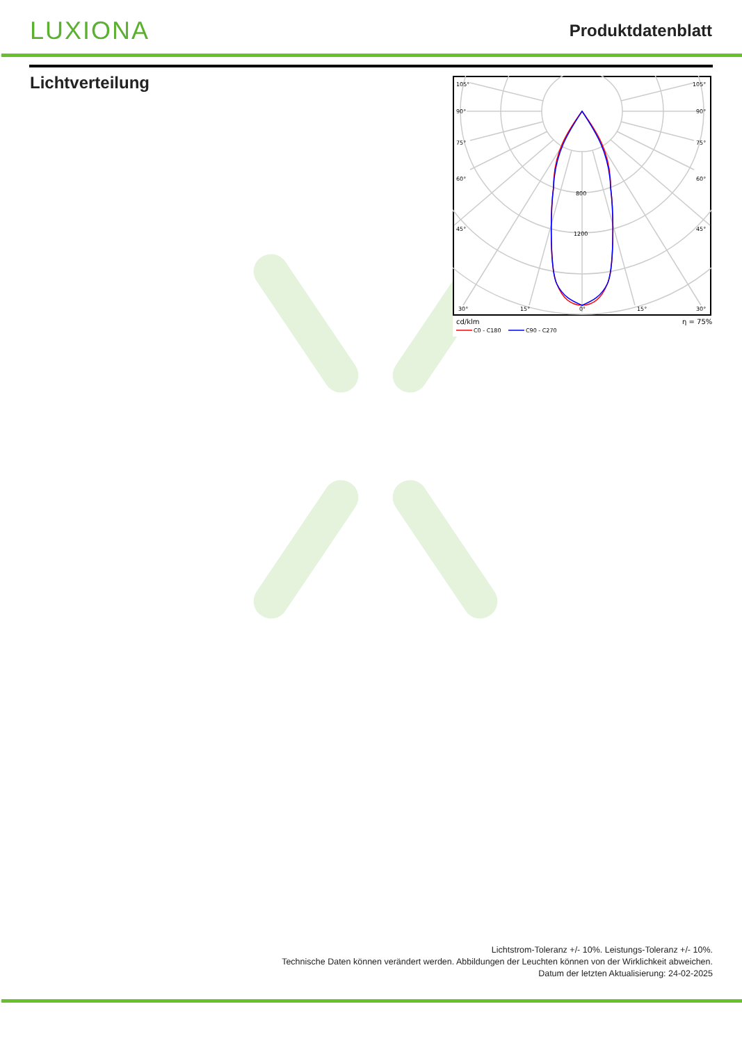LUXIONA
Produktdatenblatt
Lichtverteilung
105°
105°
90°
90°
75°
75°
60°
60°
45°
45°
30°
15°
0°
15°
30°
800
1200
cd/klm
η = 75%
C0 - C180
C90 - C270
Lichtstrom-Toleranz +/- 10%. Leistungs-Toleranz +/- 10%.
Technische Daten können verändert werden. Abbildungen der Leuchten können von der Wirklichkeit abweichen.
Datum der letzten Aktualisierung: 24-02-2025